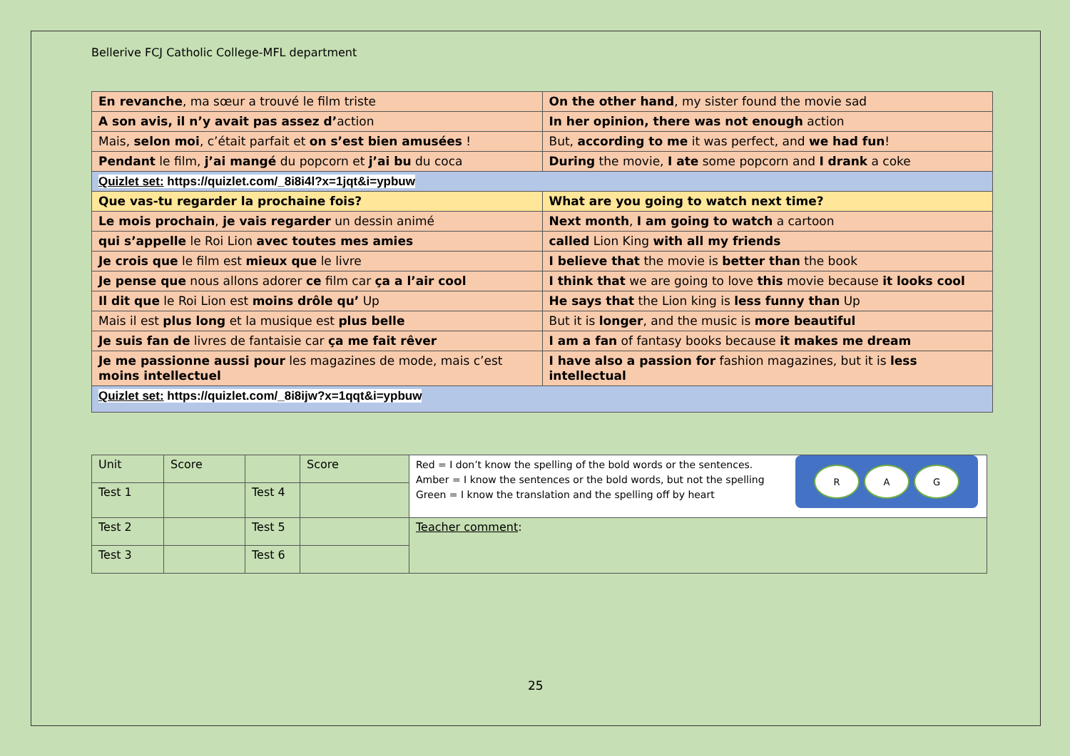Bellerive FCJ Catholic College-MFL department
| En revanche , ma sœur a trouvé le film triste | On the other hand , my sister found the movie sad |
| A son avis, il n’y avait pas assez d’ action | In her opinion, there was not enough action |
| Mais, selon moi , c’était parfait et on s’est bien amusées ! | But, according to me it was perfect, and we had fun ! |
| Pendant le film, j’ai mangé du popcorn et j’ai bu du coca | During the movie, I ate some popcorn and I drank a coke |
| Quizlet set: https://quizlet.com/_8i8i4l?x=1jqt&i=ypbuw | |
| Que vas-tu regarder la prochaine fois? | What are you going to watch next time? |
| Le mois prochain , je vais regarder un dessin animé | Next month , I am going to watch a cartoon |
| qui s’appelle le Roi Lion avec toutes mes amies | called Lion King with all my friends |
| Je crois que le film est mieux que le livre | I believe that the movie is better than the book |
| Je pense que nous allons adorer ce film car ça a l’air cool | I think that we are going to love this movie because it looks cool |
| Il dit que le Roi Lion est moins drôle qu’ Up | He says that the Lion king is less funny than Up |
| Mais il est plus long et la musique est plus belle | But it is longer , and the music is more beautiful |
| Je suis fan de livres de fantaisie car ça me fait rêver | I am a fan of fantasy books because it makes me dream |
| Je me passionne aussi pour les magazines de mode, mais c’est moins intellectuel | I have also a passion for fashion magazines, but it is less intellectual |
| Quizlet set: https://quizlet.com/_8i8ijw?x=1qqt&i=ypbuw | |
| Unit | Score | | Score | Red = I don’t know the spelling of the bold words or the sentences. Amber = I know the sentences or the bold words, but not the spelling Green = I know the translation and the spelling off by heart R A G |
| Test 1 | | Test 4 | | |
| Test 2 | | Test 5 | | Teacher comment : |
| Test 3 | | Test 6 | | |
25